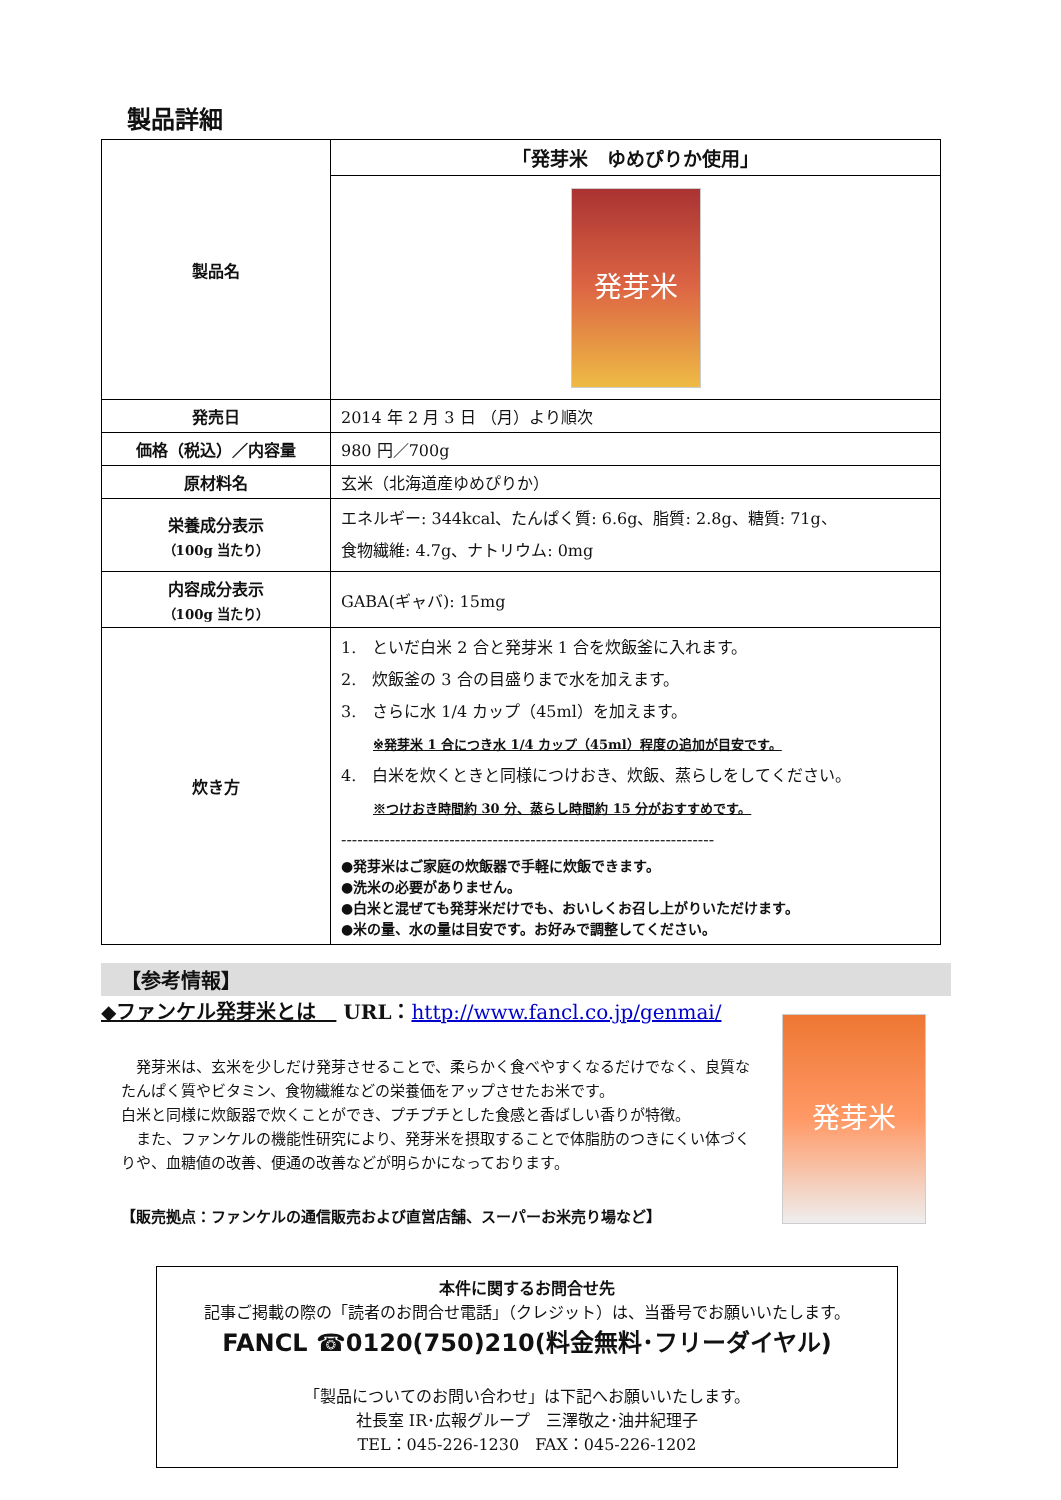製品詳細
| 製品名 | 「発芽米 ゆめぴりか使用」 |
| | 発芽米 |
| 発売日 | 2014 年 2 月 3 日 （月）より順次 |
| 価格（税込）／内容量 | 980 円／700g |
| 原材料名 | 玄米（北海道産ゆめぴりか） |
| 栄養成分表示 （100g 当たり） | エネルギー: 344kcal、たんぱく質: 6.6g、脂質: 2.8g、糖質: 71g、 食物繊維: 4.7g、ナトリウム: 0mg |
| 内容成分表示 （100g 当たり） | GABA(ギャバ): 15mg |
| 炊き方 | 1. といだ白米 2 合と発芽米 1 合を炊飯釜に入れます。 2. 炊飯釜の 3 合の目盛りまで水を加えます。 3. さらに水 1/4 カップ（45ml）を加えます。 ※発芽米 1 合につき水 1/4 カップ（45ml）程度の追加が目安です。 4. 白米を炊くときと同様につけおき、炊飯、蒸らしをしてください。 ※つけおき時間約 30 分、蒸らし時間約 15 分がおすすめです。 --------------------------------------------------------------------- ●発芽米はご家庭の炊飯器で手軽に炊飯できます。 ●洗米の必要がありません。 ●白米と混ぜても発芽米だけでも、おいしくお召し上がりいただけます。 ●米の量、水の量は目安です。お好みで調整してください。 |
【参考情報】
◆ファンケル発芽米とは　 URL：http://www.fancl.co.jp/genmai/
　発芽米は、玄米を少しだけ発芽させることで、柔らかく食べやすくなるだけでなく、良質なたんぱく質やビタミン、食物繊維などの栄養価をアップさせたお米です。
白米と同様に炊飯器で炊くことができ、プチプチとした食感と香ばしい香りが特徴。
　また、ファンケルの機能性研究により、発芽米を摂取することで体脂肪のつきにくい体づくりや、血糖値の改善、便通の改善などが明らかになっております。
【販売拠点：ファンケルの通信販売および直営店舗、スーパーお米売り場など】
発芽米
本件に関するお問合せ先
記事ご掲載の際の「読者のお問合せ電話」（クレジット）は、当番号でお願いいたします。
FANCL ☎0120(750)210(料金無料･フリーダイヤル)
「製品についてのお問い合わせ」は下記へお願いいたします。
社長室 IR･広報グループ　三澤敬之･油井紀理子
TEL：045-226-1230　FAX：045-226-1202